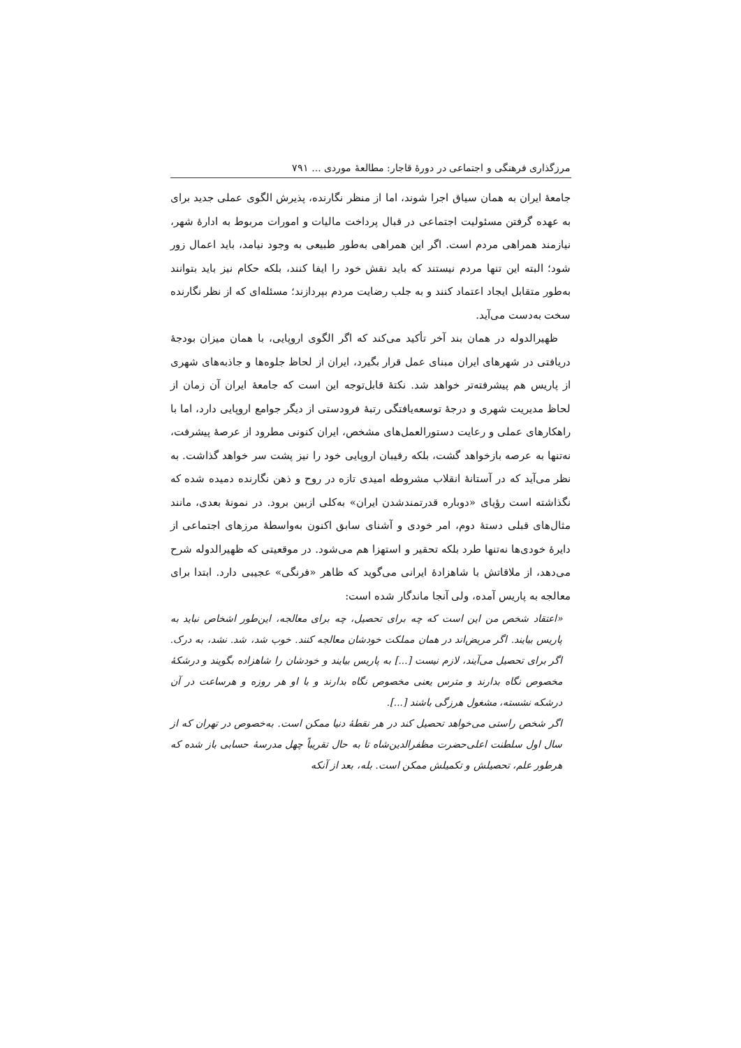مرزگذاری فرهنگی و اجتماعی در دورهٔ قاجار: مطالعهٔ موردی ... ۷۹۱
جامعهٔ ایران به همان سیاق اجرا شوند، اما از منظر نگارنده، پذیرش الگوی عملی جدید برای به عهده گرفتن مسئولیت اجتماعی در قبال پرداخت مالیات و امورات مربوط به ادارهٔ شهر، نیازمند همراهی مردم است. اگر این همراهی به‌طور طبیعی به وجود نیامد، باید اعمال زور شود؛ البته این تنها مردم نیستند که باید نقش خود را ایفا کنند، بلکه حکام نیز باید بتوانند به‌طور متقابل ایجاد اعتماد کنند و به جلب رضایت مردم بپردازند؛ مسئله‌ای که از نظر نگارنده سخت به‌دست می‌آید.
ظهیرالدوله در همان بند آخر تأکید می‌کند که اگر الگوی اروپایی، با همان میزان بودجهٔ دریافتی در شهرهای ایران مبنای عمل قرار بگیرد، ایران از لحاظ جلوه‌ها و جاذبه‌های شهری از پاریس هم پیشرفته‌تر خواهد شد. نکتهٔ قابل‌توجه این است که جامعهٔ ایران آن زمان از لحاظ مدیریت شهری و درجهٔ توسعه‌یافتگی رتبهٔ فرودستی از دیگر جوامع اروپایی دارد، اما با راهکارهای عملی و رعایت دستورالعمل‌های مشخص، ایران کنونی مطرود از عرصهٔ پیشرفت، نه‌تنها به عرصه بازخواهد گشت، بلکه رقیبان اروپایی خود را نیز پشت سر خواهد گذاشت. به نظر می‌آید که در آستانهٔ انقلاب مشروطه امیدی تازه در روح و ذهن نگارنده دمیده شده که نگذاشته است رؤیای «دوباره قدرتمندشدن ایران» به‌کلی ازبین برود. در نمونهٔ بعدی، مانند مثال‌های قبلی دستهٔ دوم، امر خودی و آشنای سابق اکنون به‌واسطهٔ مرزهای اجتماعی از دایرهٔ خودی‌ها نه‌تنها طرد بلکه تحقیر و استهزا هم می‌شود. در موقعیتی که ظهیرالدوله شرح می‌دهد، از ملاقاتش با شاهزادهٔ ایرانی می‌گوید که ظاهر «فرنگی» عجیبی دارد. ابتدا برای معالجه به پاریس آمده، ولی آنجا ماندگار شده است:
«اعتقاد شخص من این است که چه برای تحصیل، چه برای معالجه، این‌طور اشخاص نباید به پاریس بیایند. اگر مریض‌اند در همان مملکت خودشان معالجه کنند. خوب شد، شد. نشد، به درک. اگر برای تحصیل می‌آیند، لازم نیست [...] به پاریس بیایند و خودشان را شاهزاده بگویند و درشکهٔ مخصوص نگاه بدارند و مترس یعنی مخصوص نگاه بدارند و با او هر روزه و هرساعت در آن درشکه نشسته، مشغول هرزگی باشند [...].
اگر شخص راستی می‌خواهد تحصیل کند در هر نقطهٔ دنیا ممکن است. به‌خصوص در تهران که از سال اول سلطنت اعلی‌حضرت مظفرالدین‌شاه تا به حال تقریباً چهل مدرسهٔ حسابی باز شده که هرطور علم، تحصیلش و تکمیلش ممکن است. بله، بعد از آنکه